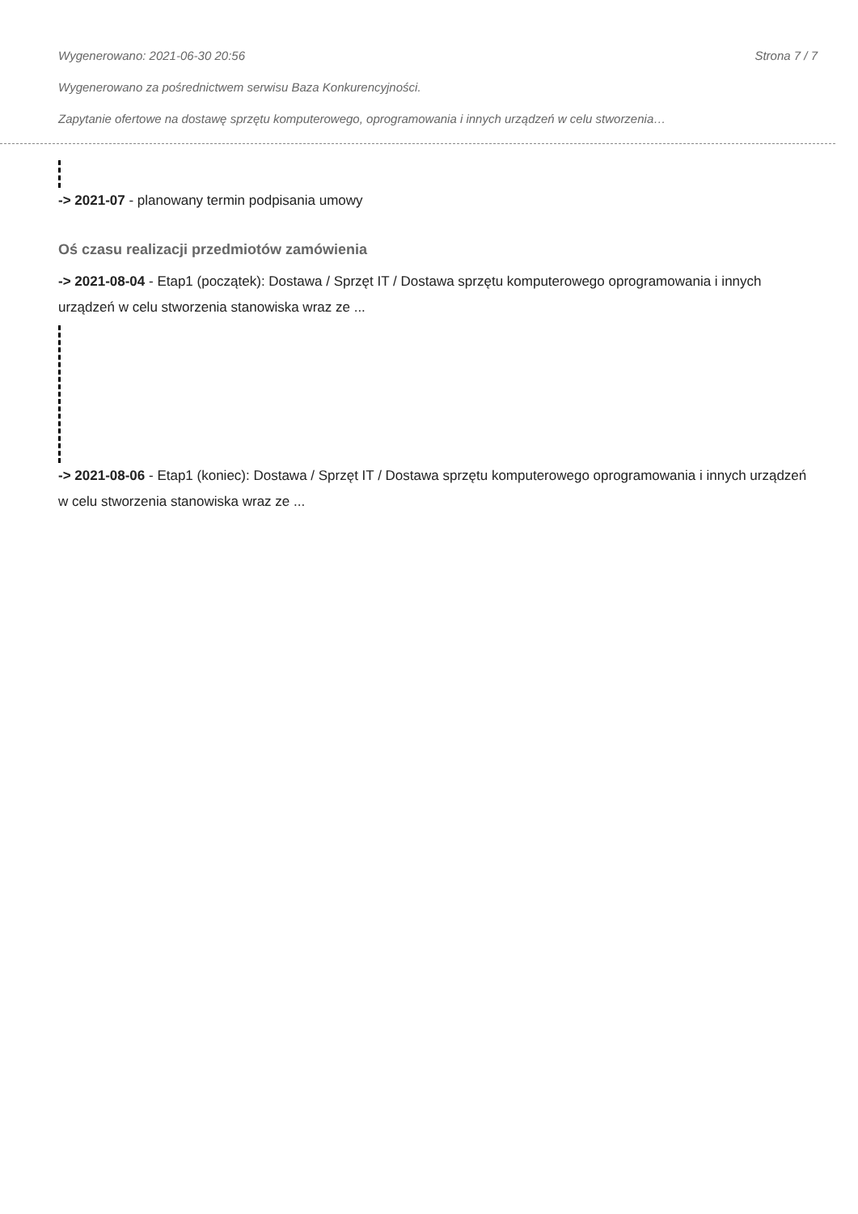Wygenerowano: 2021-06-30 20:56 Strona 7 / 7
Wygenerowano za pośrednictwem serwisu Baza Konkurencyjności.
Zapytanie ofertowe na dostawę sprzętu komputerowego, oprogramowania i innych urządzeń w celu stworzenia…
-> 2021-07 - planowany termin podpisania umowy
Oś czasu realizacji przedmiotów zamówienia
-> 2021-08-04 - Etap1 (początek): Dostawa / Sprzęt IT / Dostawa sprzętu komputerowego oprogramowania i innych urządzeń w celu stworzenia stanowiska wraz ze ...
-> 2021-08-06 - Etap1 (koniec): Dostawa / Sprzęt IT / Dostawa sprzętu komputerowego oprogramowania i innych urządzeń w celu stworzenia stanowiska wraz ze ...